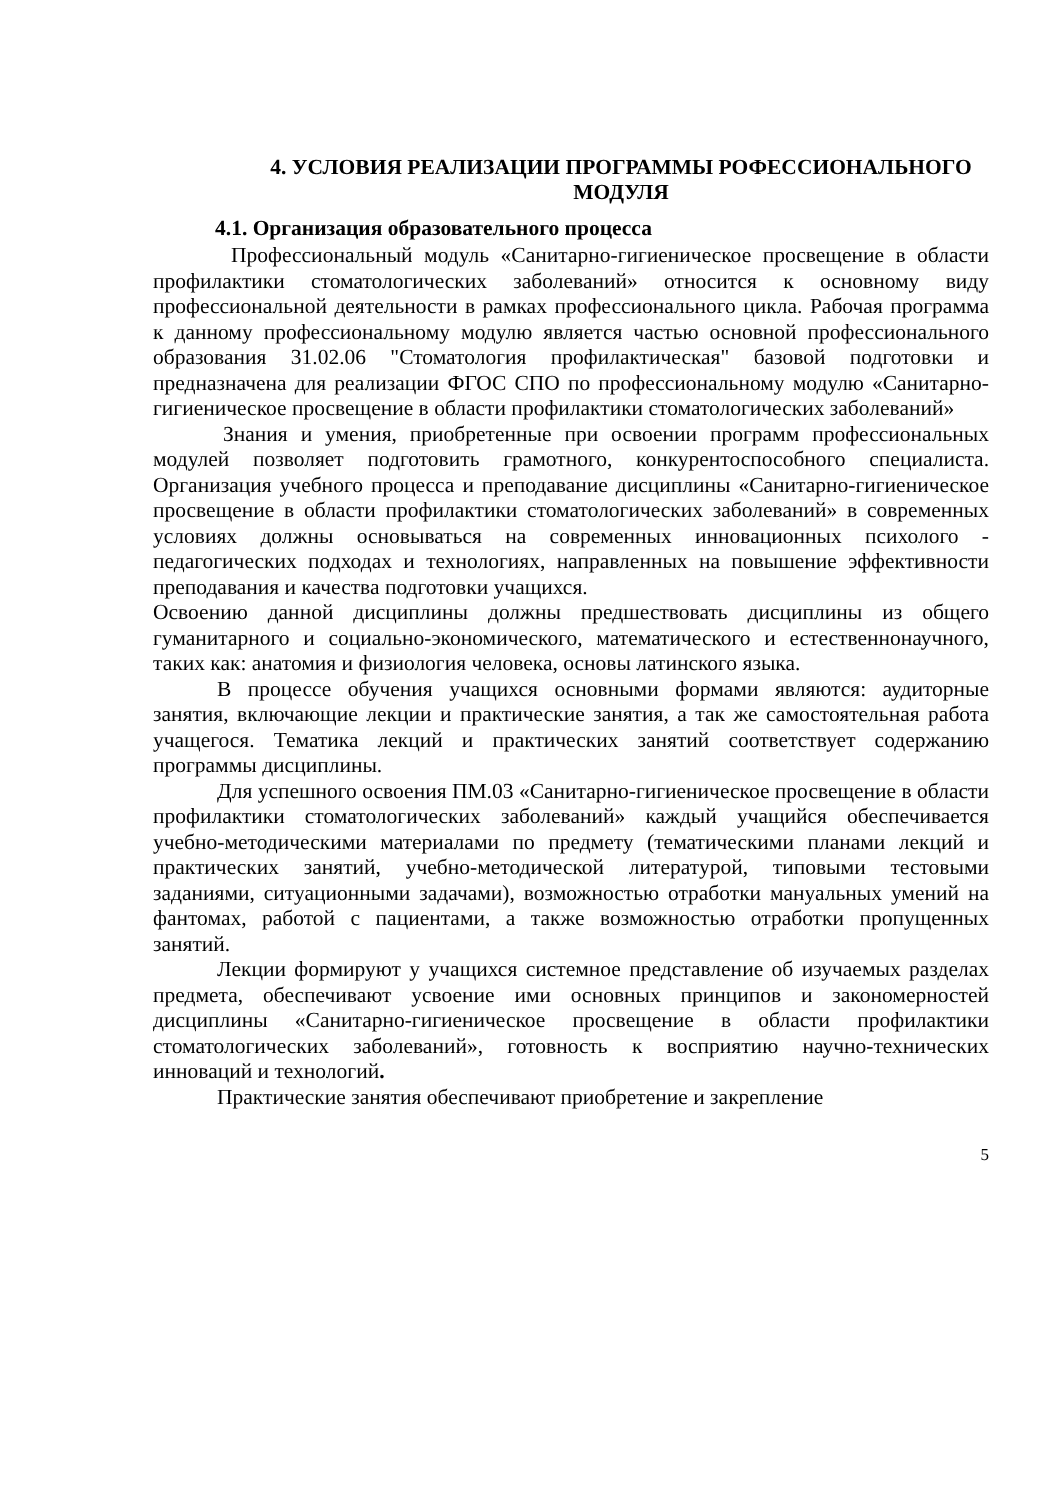4. УСЛОВИЯ РЕАЛИЗАЦИИ ПРОГРАММЫ РОФЕССИОНАЛЬНОГО МОДУЛЯ
4.1. Организация образовательного процесса
Профессиональный модуль «Санитарно-гигиеническое просвещение в области профилактики стоматологических заболеваний» относится к основному виду профессиональной деятельности в рамках профессионального цикла. Рабочая программа к данному профессиональному модулю является частью основной профессионального образования 31.02.06 "Стоматология профилактическая" базовой подготовки и предназначена для реализации ФГОС СПО по профессиональному модулю «Санитарно-гигиеническое просвещение в области профилактики стоматологических заболеваний»
Знания и умения, приобретенные при освоении программ профессиональных модулей позволяет подготовить грамотного, конкурентоспособного специалиста. Организация учебного процесса и преподавание дисциплины «Санитарно-гигиеническое просвещение в области профилактики стоматологических заболеваний» в современных условиях должны основываться на современных инновационных психолого - педагогических подходах и технологиях, направленных на повышение эффективности преподавания и качества подготовки учащихся.
Освоению данной дисциплины должны предшествовать дисциплины из общего гуманитарного и социально-экономического, математического и естественнонаучного, таких как: анатомия и физиология человека, основы латинского языка.
В процессе обучения учащихся основными формами являются: аудиторные занятия, включающие лекции и практические занятия, а так же самостоятельная работа учащегося. Тематика лекций и практических занятий соответствует содержанию программы дисциплины.
Для успешного освоения ПМ.03 «Санитарно-гигиеническое просвещение в области профилактики стоматологических заболеваний» каждый учащийся обеспечивается учебно-методическими материалами по предмету (тематическими планами лекций и практических занятий, учебно-методической литературой, типовыми тестовыми заданиями, ситуационными задачами), возможностью отработки мануальных умений на фантомах, работой с пациентами, а также возможностью отработки пропущенных занятий.
Лекции формируют у учащихся системное представление об изучаемых разделах предмета, обеспечивают усвоение ими основных принципов и закономерностей дисциплины «Санитарно-гигиеническое просвещение в области профилактики стоматологических заболеваний», готовность к восприятию научно-технических инноваций и технологий.
Практические занятия обеспечивают приобретение и закрепление
5